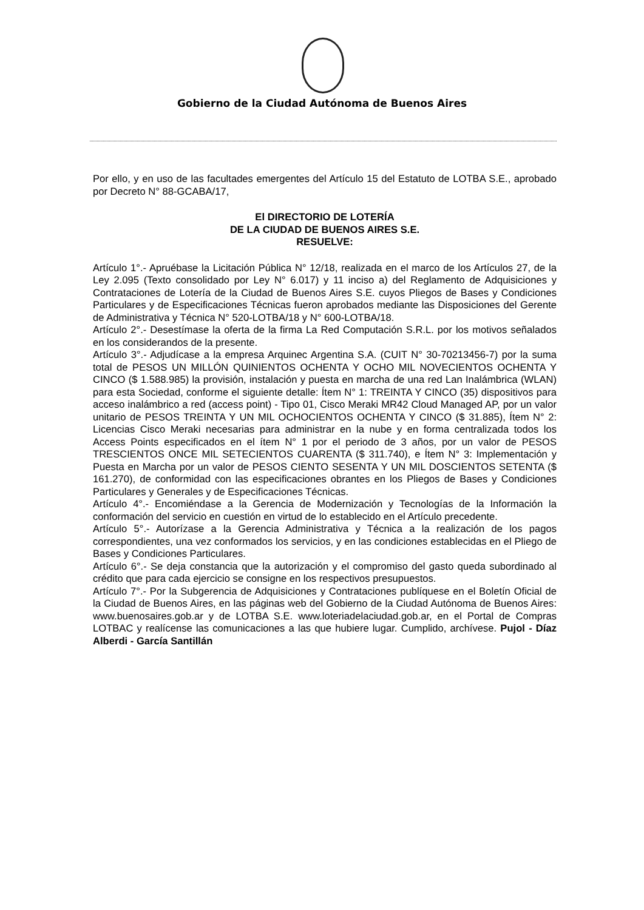Gobierno de la Ciudad Autónoma de Buenos Aires
Por ello, y en uso de las facultades emergentes del Artículo 15 del Estatuto de LOTBA S.E., aprobado por Decreto N° 88-GCABA/17,
El DIRECTORIO DE LOTERÍA
DE LA CIUDAD DE BUENOS AIRES S.E.
RESUELVE:
Artículo 1°.- Apruébase la Licitación Pública N° 12/18, realizada en el marco de los Artículos 27, de la Ley 2.095 (Texto consolidado por Ley N° 6.017) y 11 inciso a) del Reglamento de Adquisiciones y Contrataciones de Lotería de la Ciudad de Buenos Aires S.E. cuyos Pliegos de Bases y Condiciones Particulares y de Especificaciones Técnicas fueron aprobados mediante las Disposiciones del Gerente de Administrativa y Técnica N° 520-LOTBA/18 y N° 600-LOTBA/18.
Artículo 2°.- Desestímase la oferta de la firma La Red Computación S.R.L. por los motivos señalados en los considerandos de la presente.
Artículo 3°.- Adjudícase a la empresa Arquinec Argentina S.A. (CUIT N° 30-70213456-7) por la suma total de PESOS UN MILLÓN QUINIENTOS OCHENTA Y OCHO MIL NOVECIENTOS OCHENTA Y CINCO ($ 1.588.985) la provisión, instalación y puesta en marcha de una red Lan Inalámbrica (WLAN) para esta Sociedad, conforme el siguiente detalle: Ítem N° 1: TREINTA Y CINCO (35) dispositivos para acceso inalámbrico a red (access point) - Tipo 01, Cisco Meraki MR42 Cloud Managed AP, por un valor unitario de PESOS TREINTA Y UN MIL OCHOCIENTOS OCHENTA Y CINCO ($ 31.885), Ítem N° 2: Licencias Cisco Meraki necesarias para administrar en la nube y en forma centralizada todos los Access Points especificados en el ítem N° 1 por el periodo de 3 años, por un valor de PESOS TRESCIENTOS ONCE MIL SETECIENTOS CUARENTA ($ 311.740), e Ítem N° 3: Implementación y Puesta en Marcha por un valor de PESOS CIENTO SESENTA Y UN MIL DOSCIENTOS SETENTA ($ 161.270), de conformidad con las especificaciones obrantes en los Pliegos de Bases y Condiciones Particulares y Generales y de Especificaciones Técnicas.
Artículo 4°.- Encomiéndase a la Gerencia de Modernización y Tecnologías de la Información la conformación del servicio en cuestión en virtud de lo establecido en el Artículo precedente.
Artículo 5°.- Autorízase a la Gerencia Administrativa y Técnica a la realización de los pagos correspondientes, una vez conformados los servicios, y en las condiciones establecidas en el Pliego de Bases y Condiciones Particulares.
Artículo 6°.- Se deja constancia que la autorización y el compromiso del gasto queda subordinado al crédito que para cada ejercicio se consigne en los respectivos presupuestos.
Artículo 7°.- Por la Subgerencia de Adquisiciones y Contrataciones publíquese en el Boletín Oficial de la Ciudad de Buenos Aires, en las páginas web del Gobierno de la Ciudad Autónoma de Buenos Aires: www.buenosaires.gob.ar y de LOTBA S.E. www.loteriadelaciudad.gob.ar, en el Portal de Compras LOTBAC y realícense las comunicaciones a las que hubiere lugar. Cumplido, archívese. Pujol - Díaz Alberdi - García Santillán